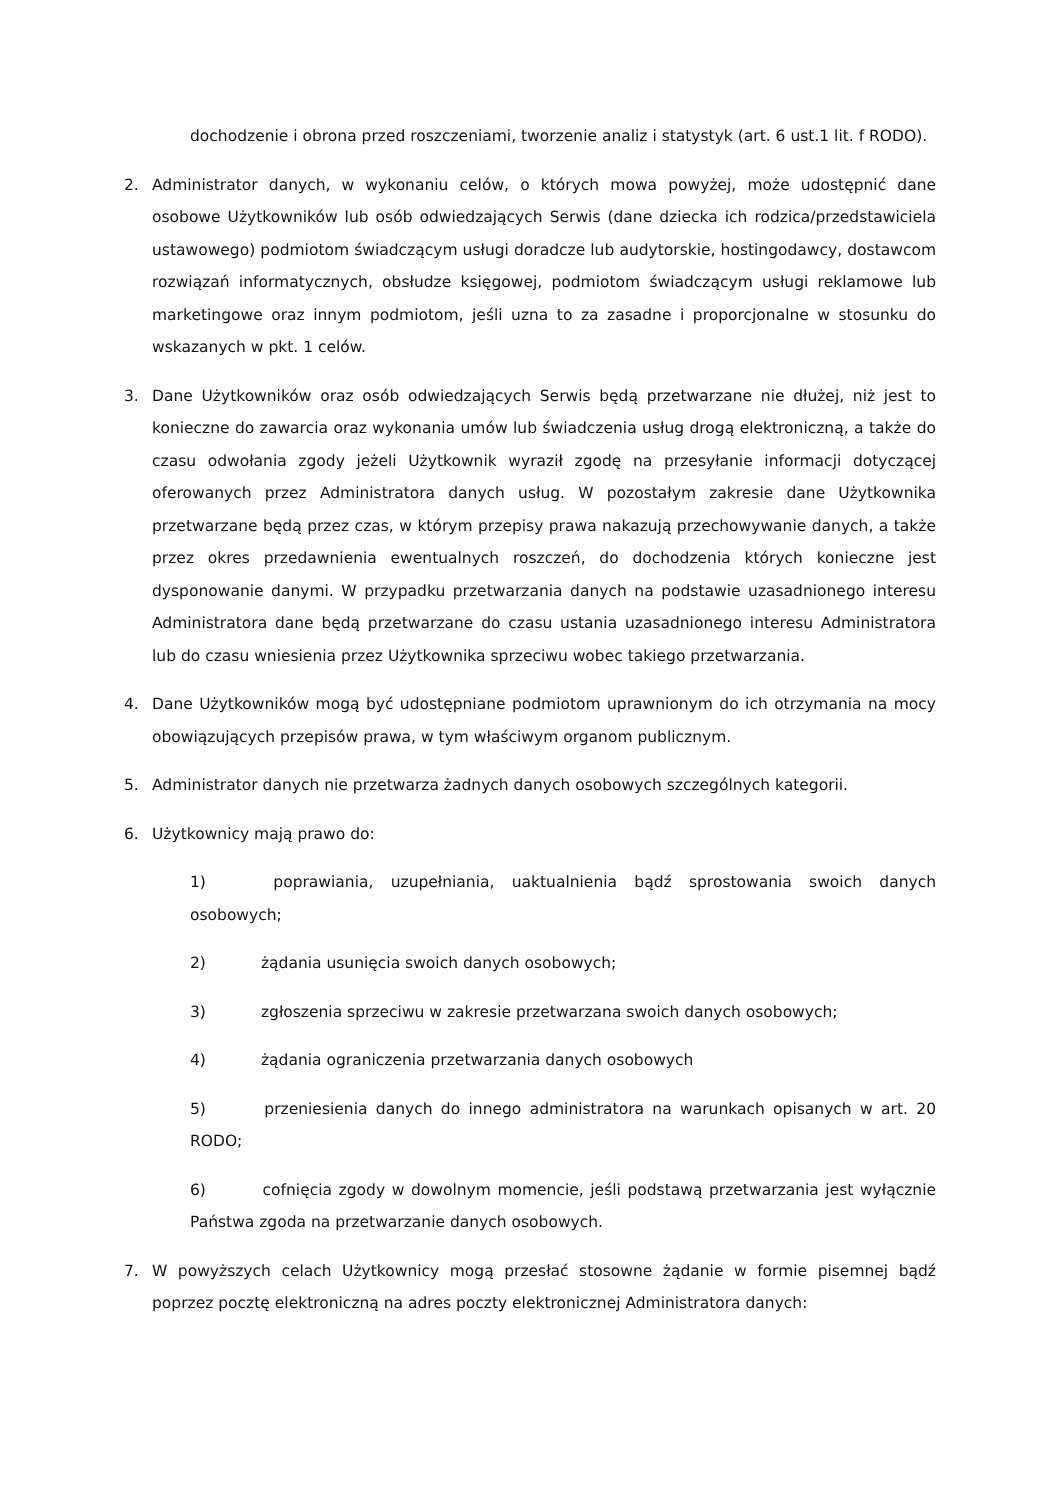dochodzenie i obrona przed roszczeniami, tworzenie analiz i statystyk (art. 6 ust.1 lit. f RODO).
2. Administrator danych, w wykonaniu celów, o których mowa powyżej, może udostępnić dane osobowe Użytkowników lub osób odwiedzających Serwis (dane dziecka ich rodzica/przedstawiciela ustawowego) podmiotom świadczącym usługi doradcze lub audytorskie, hostingodawcy, dostawcom rozwiązań informatycznych, obsłudze księgowej, podmiotom świadczącym usługi reklamowe lub marketingowe oraz innym podmiotom, jeśli uzna to za zasadne i proporcjonalne w stosunku do wskazanych w pkt. 1 celów.
3. Dane Użytkowników oraz osób odwiedzających Serwis będą przetwarzane nie dłużej, niż jest to konieczne do zawarcia oraz wykonania umów lub świadczenia usług drogą elektroniczną, a także do czasu odwołania zgody jeżeli Użytkownik wyraził zgodę na przesyłanie informacji dotyczącej oferowanych przez Administratora danych usług. W pozostałym zakresie dane Użytkownika przetwarzane będą przez czas, w którym przepisy prawa nakazują przechowywanie danych, a także przez okres przedawnienia ewentualnych roszczeń, do dochodzenia których konieczne jest dysponowanie danymi. W przypadku przetwarzania danych na podstawie uzasadnionego interesu Administratora dane będą przetwarzane do czasu ustania uzasadnionego interesu Administratora lub do czasu wniesienia przez Użytkownika sprzeciwu wobec takiego przetwarzania.
4. Dane Użytkowników mogą być udostępniane podmiotom uprawnionym do ich otrzymania na mocy obowiązujących przepisów prawa, w tym właściwym organom publicznym.
5. Administrator danych nie przetwarza żadnych danych osobowych szczególnych kategorii.
6. Użytkownicy mają prawo do:
1) poprawiania, uzupełniania, uaktualnienia bądź sprostowania swoich danych osobowych;
2) żądania usunięcia swoich danych osobowych;
3) zgłoszenia sprzeciwu w zakresie przetwarzana swoich danych osobowych;
4) żądania ograniczenia przetwarzania danych osobowych
5) przeniesienia danych do innego administratora na warunkach opisanych w art. 20 RODO;
6) cofnięcia zgody w dowolnym momencie, jeśli podstawą przetwarzania jest wyłącznie Państwa zgoda na przetwarzanie danych osobowych.
7. W powyższych celach Użytkownicy mogą przesłać stosowne żądanie w formie pisemnej bądź poprzez pocztę elektroniczną na adres poczty elektronicznej Administratora danych: